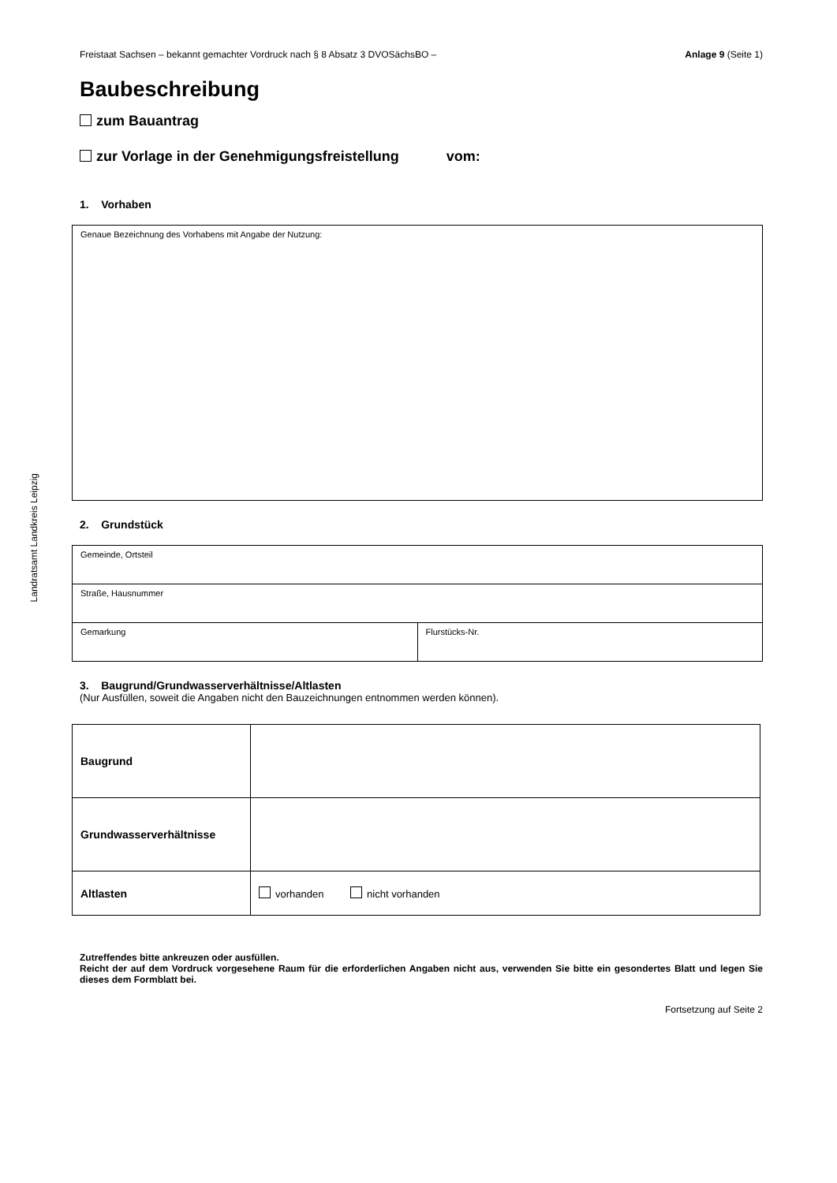Landratsamt Landkreis Leipzig
Freistaat Sachsen – bekannt gemachter Vordruck nach § 8 Absatz 3 DVOSächsBO – Anlage 9 (Seite 1)
Baubeschreibung
zum Bauantrag
zur Vorlage in der Genehmigungsfreistellung vom:
1. Vorhaben
| Genaue Bezeichnung des Vorhabens mit Angabe der Nutzung: |
2. Grundstück
| Gemeinde, Ortsteil | |
| Straße, Hausnummer | |
| Gemarkung | Flurstücks-Nr. |
3. Baugrund/Grundwasserverhältnisse/Altlasten
(Nur Ausfüllen, soweit die Angaben nicht den Bauzeichnungen entnommen werden können).
| Baugrund | |
| Grundwasserverhältnisse | |
| Altlasten | vorhanden nicht vorhanden |
Zutreffendes bitte ankreuzen oder ausfüllen.
Reicht der auf dem Vordruck vorgesehene Raum für die erforderlichen Angaben nicht aus, verwenden Sie bitte ein gesondertes Blatt und legen Sie dieses dem Formblatt bei.
Fortsetzung auf Seite 2